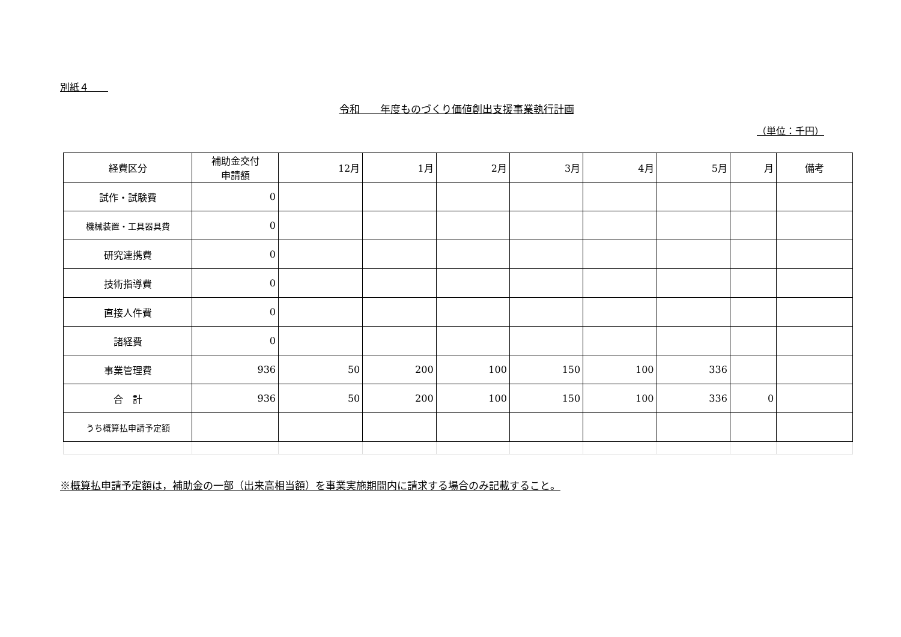別紙４　　
令和　　年度ものづくり価値創出支援事業執行計画
（単位：千円）
| 経費区分 | 補助金交付 申請額 | 12月 | 1月 | 2月 | 3月 | 4月 | 5月 | 月 | 備考 |
| --- | --- | --- | --- | --- | --- | --- | --- | --- | --- |
| 試作・試験費 | 0 | | | | | | | | |
| 機械装置・工具器具費 | 0 | | | | | | | | |
| 研究連携費 | 0 | | | | | | | | |
| 技術指導費 | 0 | | | | | | | | |
| 直接人件費 | 0 | | | | | | | | |
| 諸経費 | 0 | | | | | | | | |
| 事業管理費 | 936 | 50 | 200 | 100 | 150 | 100 | 336 | | |
| 合 計 | 936 | 50 | 200 | 100 | 150 | 100 | 336 | 0 | |
| うち概算払申請予定額 | | | | | | | | | |
※概算払申請予定額は，補助金の一部（出来高相当額）を事業実施期間内に請求する場合のみ記載すること。